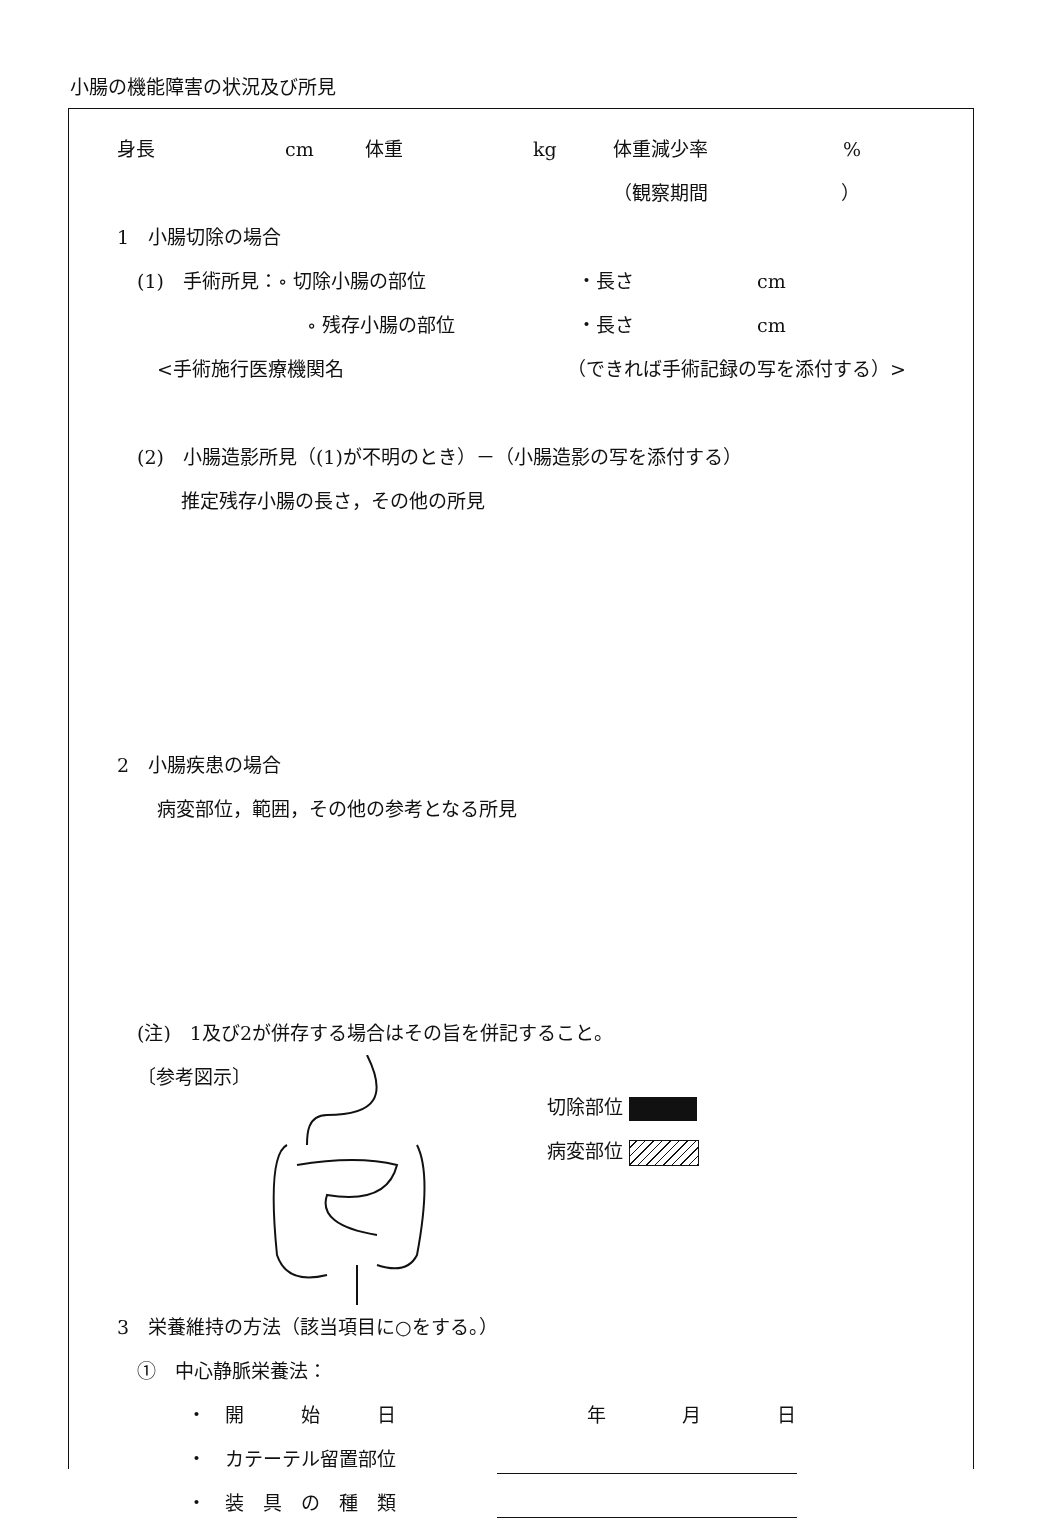小腸の機能障害の状況及び所見
身長 cm 体重 kg 体重減少率%
（観察期間　　　　　　　）
1　小腸切除の場合
(1)　手術所見：∘ 切除小腸の部位 ・長さ cm
∘ 残存小腸の部位 ・長さ cm
<手術施行医療機関名 （できれば手術記録の写を添付する）>
(2)　小腸造影所見（(1)が不明のとき）－（小腸造影の写を添付する）
推定残存小腸の長さ，その他の所見
2　小腸疾患の場合
病変部位，範囲，その他の参考となる所見
(注)　1及び2が併存する場合はその旨を併記すること。
〔参考図示〕 切除部位
病変部位
3　栄養維持の方法（該当項目に○をする。）
①　中心静脈栄養法：
・　開　　　始　　　日 年　　　　月　　　　日
・　カテーテル留置部位
・　装　具　の　種　類